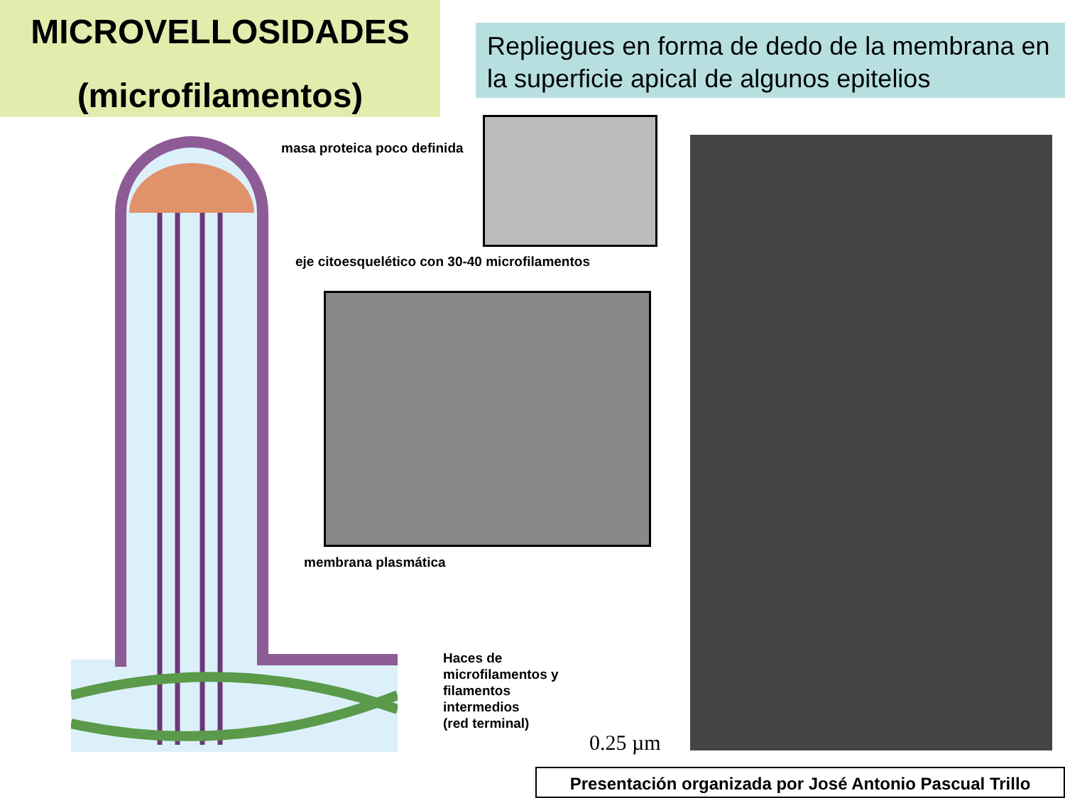MICROVELLOSIDADES
(microfilamentos)
Repliegues en forma de dedo de la membrana en la superficie apical de algunos epitelios
masa proteica poco definida
eje citoesquelético con 30-40 microfilamentos
membrana plasmática
Haces de
microfilamentos y
filamentos
intermedios
(red terminal)
0.25 µm
Presentación organizada por José Antonio Pascual Trillo